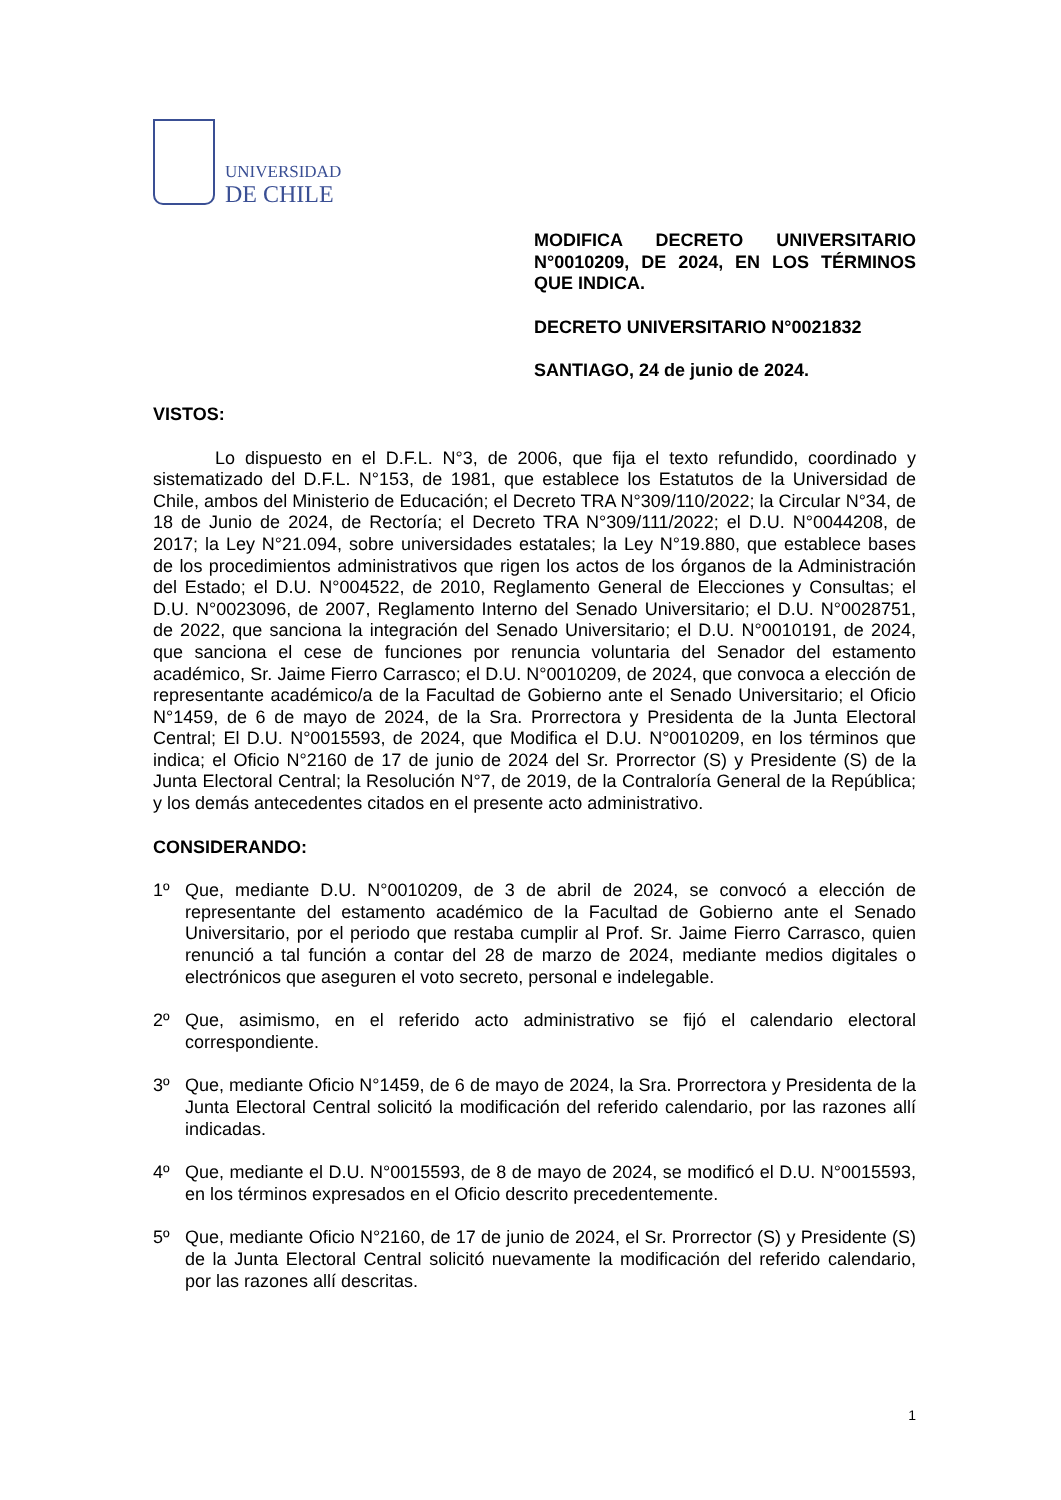UNIVERSIDAD
DE CHILE
MODIFICA DECRETO UNIVERSITARIO N°0010209, DE 2024, EN LOS TÉRMINOS QUE INDICA.
DECRETO UNIVERSITARIO N°0021832
SANTIAGO, 24 de junio de 2024.
VISTOS:
Lo dispuesto en el D.F.L. N°3, de 2006, que fija el texto refundido, coordinado y sistematizado del D.F.L. N°153, de 1981, que establece los Estatutos de la Universidad de Chile, ambos del Ministerio de Educación; el Decreto TRA N°309/110/2022; la Circular N°34, de 18 de Junio de 2024, de Rectoría; el Decreto TRA N°309/111/2022; el D.U. N°0044208, de 2017; la Ley N°21.094, sobre universidades estatales; la Ley N°19.880, que establece bases de los procedimientos administrativos que rigen los actos de los órganos de la Administración del Estado; el D.U. N°004522, de 2010, Reglamento General de Elecciones y Consultas; el D.U. N°0023096, de 2007, Reglamento Interno del Senado Universitario; el D.U. N°0028751, de 2022, que sanciona la integración del Senado Universitario; el D.U. N°0010191, de 2024, que sanciona el cese de funciones por renuncia voluntaria del Senador del estamento académico, Sr. Jaime Fierro Carrasco; el D.U. N°0010209, de 2024, que convoca a elección de representante académico/a de la Facultad de Gobierno ante el Senado Universitario; el Oficio N°1459, de 6 de mayo de 2024, de la Sra. Prorrectora y Presidenta de la Junta Electoral Central; El D.U. N°0015593, de 2024, que Modifica el D.U. N°0010209, en los términos que indica; el Oficio N°2160 de 17 de junio de 2024 del Sr. Prorrector (S) y Presidente (S) de la Junta Electoral Central; la Resolución N°7, de 2019, de la Contraloría General de la República; y los demás antecedentes citados en el presente acto administrativo.
CONSIDERANDO:
1º Que, mediante D.U. N°0010209, de 3 de abril de 2024, se convocó a elección de representante del estamento académico de la Facultad de Gobierno ante el Senado Universitario, por el periodo que restaba cumplir al Prof. Sr. Jaime Fierro Carrasco, quien renunció a tal función a contar del 28 de marzo de 2024, mediante medios digitales o electrónicos que aseguren el voto secreto, personal e indelegable.
2º Que, asimismo, en el referido acto administrativo se fijó el calendario electoral correspondiente.
3º Que, mediante Oficio N°1459, de 6 de mayo de 2024, la Sra. Prorrectora y Presidenta de la Junta Electoral Central solicitó la modificación del referido calendario, por las razones allí indicadas.
4º Que, mediante el D.U. N°0015593, de 8 de mayo de 2024, se modificó el D.U. N°0015593, en los términos expresados en el Oficio descrito precedentemente.
5º Que, mediante Oficio N°2160, de 17 de junio de 2024, el Sr. Prorrector (S) y Presidente (S) de la Junta Electoral Central solicitó nuevamente la modificación del referido calendario, por las razones allí descritas.
1